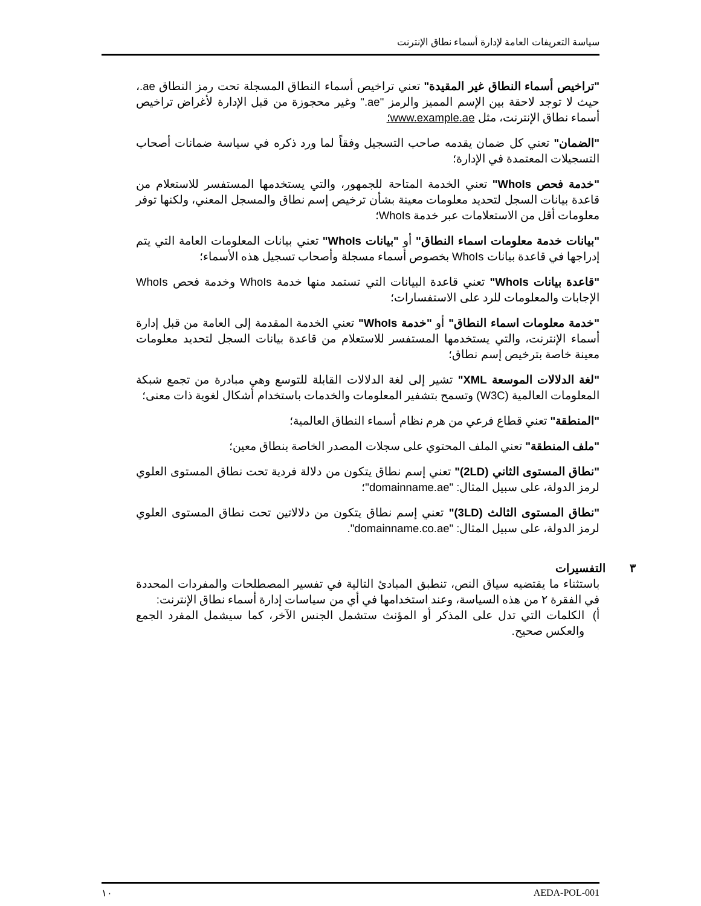سياسة التعريفات العامة لإدارة أسماء نطاق الإنترنت
"تراخيص أسماء النطاق غير المقيدة" تعني تراخيص أسماء النطاق المسجلة تحت رمز النطاق ae.، حيث لا توجد لاحقة بين الإسم المميز والرمز "ae." وغير محجوزة من قبل الإدارة لأغراض تراخيص أسماء نطاق الإنترنت، مثل www.example.ae؛
"الضمان" تعني كل ضمان يقدمه صاحب التسجيل وفقاً لما ورد ذكره في سياسة ضمانات أصحاب التسجيلات المعتمدة في الإدارة؛
"خدمة فحص WhoIs" تعني الخدمة المتاحة للجمهور، والتي يستخدمها المستفسر للاستعلام من قاعدة بيانات السجل لتحديد معلومات معينة بشأن ترخيص إسم نطاق والمسجل المعني، ولكنها توفر معلومات أقل من الاستعلامات عبر خدمة WhoIs؛
"بيانات خدمة معلومات اسماء النطاق" أو "بيانات WhoIs" تعني بيانات المعلومات العامة التي يتم إدراجها في قاعدة بيانات WhoIs بخصوص أسماء مسجلة وأصحاب تسجيل هذه الأسماء؛
"قاعدة بيانات WhoIs" تعني قاعدة البيانات التي تستمد منها خدمة WhoIs وخدمة فحص WhoIs الإجابات والمعلومات للرد على الاستفسارات؛
"خدمة معلومات اسماء النطاق" أو "خدمة WhoIs" تعني الخدمة المقدمة إلى العامة من قبل إدارة أسماء الإنترنت، والتي يستخدمها المستفسر للاستعلام من قاعدة بيانات السجل لتحديد معلومات معينة خاصة بترخيص إسم نطاق؛
"لغة الدلالات الموسعة XML" تشير إلى لغة الدلالات القابلة للتوسع وهي مبادرة من تجمع شبكة المعلومات العالمية (W3C) وتسمح بتشفير المعلومات والخدمات باستخدام أشكال لغوية ذات معنى؛
"المنطقة" تعني قطاع فرعي من هرم نظام أسماء النطاق العالمية؛
"ملف المنطقة" تعني الملف المحتوي على سجلات المصدر الخاصة بنطاق معين؛
"نطاق المستوى الثاني (2LD)" تعني إسم نطاق يتكون من دلالة فردية تحت نطاق المستوى العلوي لرمز الدولة، على سبيل المثال: "domainname.ae"؛
"نطاق المستوى الثالث (3LD)" تعني إسم نطاق يتكون من دلالاتين تحت نطاق المستوى العلوي لرمز الدولة، على سبيل المثال: "domainname.co.ae".
٣ التفسيرات
باستثناء ما يقتضيه سياق النص، تنطبق المبادئ التالية في تفسير المصطلحات والمفردات المحددة في الفقرة ٢ من هذه السياسة، وعند استخدامها في أي من سياسات إدارة أسماء نطاق الإنترنت:
أ) الكلمات التي تدل على المذكر أو المؤنث ستشمل الجنس الآخر، كما سيشمل المفرد الجمع والعكس صحيح.
١٠ AEDA-POL-001